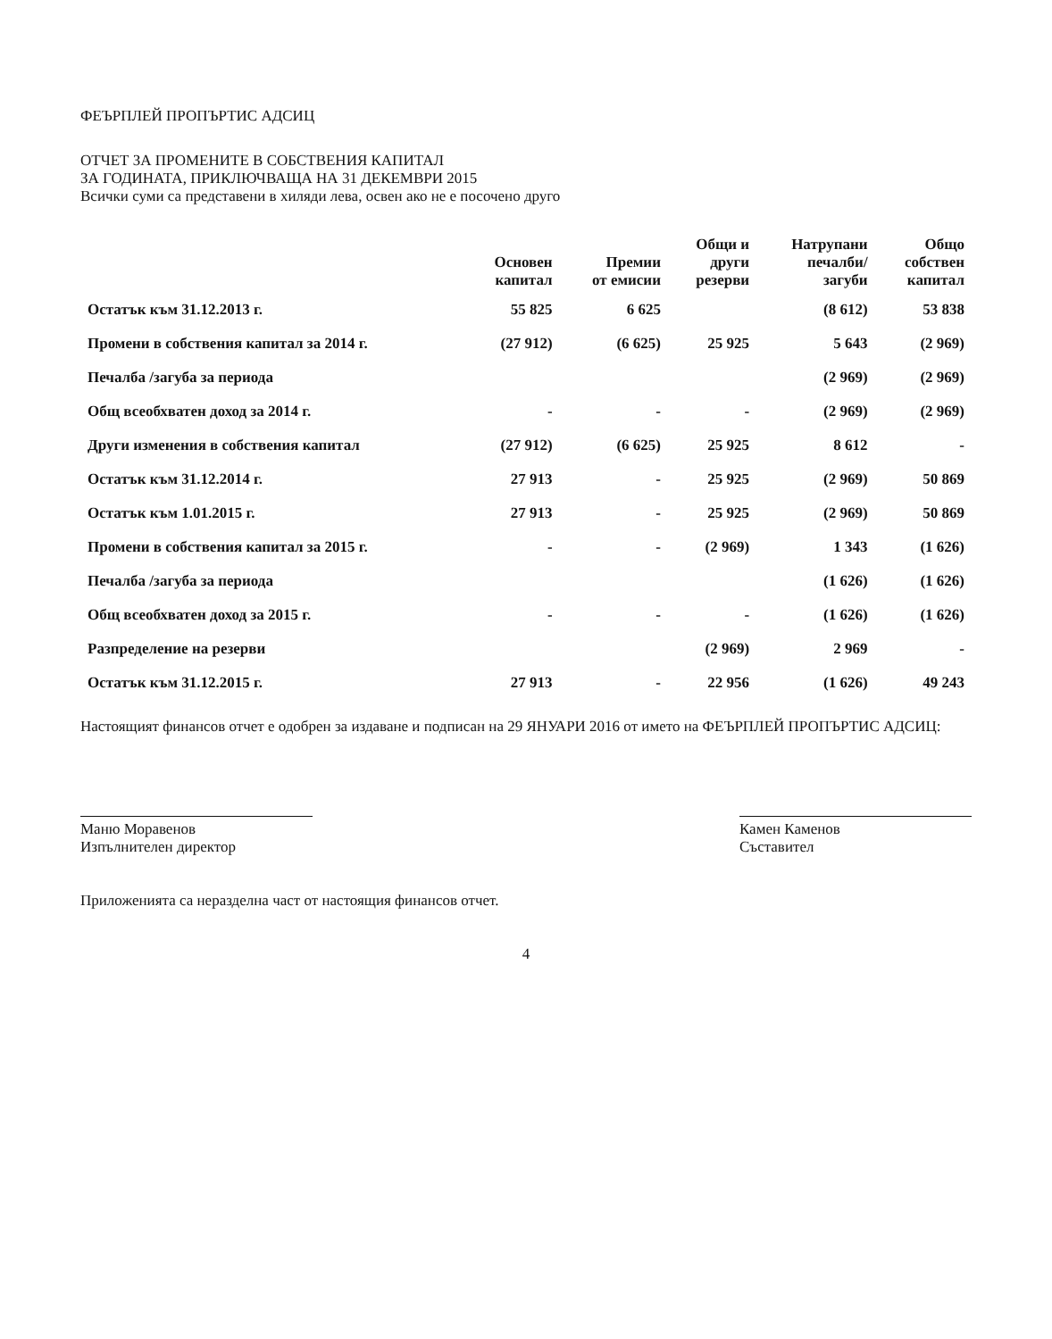ФЕЪРПЛЕЙ ПРОПЪРТИС АДСИЦ
ОТЧЕТ ЗА ПРОМЕНИТЕ В СОБСТВЕНИЯ КАПИТАЛ
ЗА ГОДИНАТА, ПРИКЛЮЧВАЩА НА 31 ДЕКЕМВРИ 2015
Всички суми са представени в хиляди лева, освен ако не е посочено друго
| | Основен капитал | Премии от емисии | Общи и други резерви | Натрупани печалби/ загуби | Общо собствен капитал |
| --- | --- | --- | --- | --- | --- |
| Остатък към 31.12.2013 г. | 55 825 | 6 625 | | (8 612) | 53 838 |
| Промени в собствения капитал за 2014 г. | (27 912) | (6 625) | 25 925 | 5 643 | (2 969) |
| Печалба /загуба за периода | | | | (2 969) | (2 969) |
| Общ всеобхватен доход за 2014 г. | - | - | - | (2 969) | (2 969) |
| Други изменения в собствения капитал | (27 912) | (6 625) | 25 925 | 8 612 | - |
| Остатък към 31.12.2014 г. | 27 913 | - | 25 925 | (2 969) | 50 869 |
| Остатък към 1.01.2015 г. | 27 913 | - | 25 925 | (2 969) | 50 869 |
| Промени в собствения капитал за 2015 г. | - | - | (2 969) | 1 343 | (1 626) |
| Печалба /загуба за периода | | | | (1 626) | (1 626) |
| Общ всеобхватен доход за 2015 г. | - | - | - | (1 626) | (1 626) |
| Разпределение на резерви | | | (2 969) | 2 969 | - |
| Остатък към 31.12.2015 г. | 27 913 | - | 22 956 | (1 626) | 49 243 |
Настоящият финансов отчет е одобрен за издаване и подписан на 29 ЯНУАРИ 2016 от името на ФЕЪРПЛЕЙ ПРОПЪРТИС АДСИЦ:
Маню Моравенов
Изпълнителен директор
Камен Каменов
Съставител
Приложенията са неразделна част от настоящия финансов отчет.
4